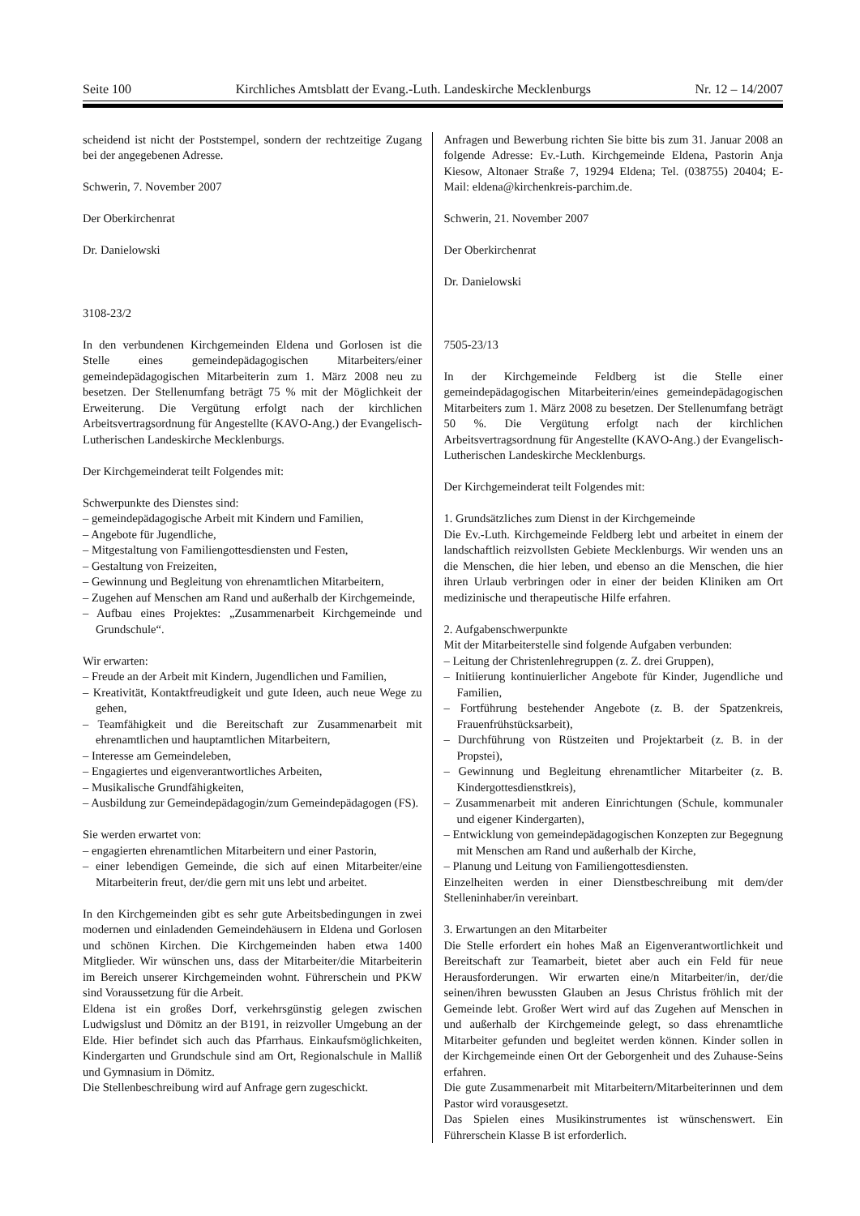Seite 100 Kirchliches Amtsblatt der Evang.-Luth. Landeskirche Mecklenburgs Nr. 12 – 14/2007
scheidend ist nicht der Poststempel, sondern der rechtzeitige Zugang bei der angegebenen Adresse.
Schwerin, 7. November 2007
Der Oberkirchenrat
Dr. Danielowski
3108-23/2
In den verbundenen Kirchgemeinden Eldena und Gorlosen ist die Stelle eines gemeindepädagogischen Mitarbeiters/einer gemeindepädagogischen Mitarbeiterin zum 1. März 2008 neu zu besetzen. Der Stellenumfang beträgt 75 % mit der Möglichkeit der Erweiterung. Die Vergütung erfolgt nach der kirchlichen Arbeitsvertragsordnung für Angestellte (KAVO-Ang.) der Evangelisch-Lutherischen Landeskirche Mecklenburgs.
Der Kirchgemeinderat teilt Folgendes mit:
Schwerpunkte des Dienstes sind:
– gemeindepädagogische Arbeit mit Kindern und Familien,
– Angebote für Jugendliche,
– Mitgestaltung von Familiengottesdiensten und Festen,
– Gestaltung von Freizeiten,
– Gewinnung und Begleitung von ehrenamtlichen Mitarbeitern,
– Zugehen auf Menschen am Rand und außerhalb der Kirchgemeinde,
– Aufbau eines Projektes: „Zusammenarbeit Kirchgemeinde und Grundschule“.
Wir erwarten:
– Freude an der Arbeit mit Kindern, Jugendlichen und Familien,
– Kreativität, Kontaktfreudigkeit und gute Ideen, auch neue Wege zu gehen,
– Teamfähigkeit und die Bereitschaft zur Zusammenarbeit mit ehrenamtlichen und hauptamtlichen Mitarbeitern,
– Interesse am Gemeindeleben,
– Engagiertes und eigenverantwortliches Arbeiten,
– Musikalische Grundfähigkeiten,
– Ausbildung zur Gemeindepädagogin/zum Gemeindepädagogen (FS).
Sie werden erwartet von:
– engagierten ehrenamtlichen Mitarbeitern und einer Pastorin,
– einer lebendigen Gemeinde, die sich auf einen Mitarbeiter/eine Mitarbeiterin freut, der/die gern mit uns lebt und arbeitet.
In den Kirchgemeinden gibt es sehr gute Arbeitsbedingungen in zwei modernen und einladenden Gemeindehäusern in Eldena und Gorlosen und schönen Kirchen. Die Kirchgemeinden haben etwa 1400 Mitglieder. Wir wünschen uns, dass der Mitarbeiter/die Mitarbeiterin im Bereich unserer Kirchgemeinden wohnt. Führerschein und PKW sind Voraussetzung für die Arbeit.
Eldena ist ein großes Dorf, verkehrsgünstig gelegen zwischen Ludwigslust und Dömitz an der B191, in reizvoller Umgebung an der Elde. Hier befindet sich auch das Pfarrhaus. Einkaufsmöglichkeiten, Kindergarten und Grundschule sind am Ort, Regionalschule in Malliß und Gymnasium in Dömitz.
Die Stellenbeschreibung wird auf Anfrage gern zugeschickt.
Anfragen und Bewerbung richten Sie bitte bis zum 31. Januar 2008 an folgende Adresse: Ev.-Luth. Kirchgemeinde Eldena, Pastorin Anja Kiesow, Altonaer Straße 7, 19294 Eldena; Tel. (038755) 20404; E-Mail: eldena@kirchenkreis-parchim.de.
Schwerin, 21. November 2007
Der Oberkirchenrat
Dr. Danielowski
7505-23/13
In der Kirchgemeinde Feldberg ist die Stelle einer gemeindepädagogischen Mitarbeiterin/eines gemeindepädagogischen Mitarbeiters zum 1. März 2008 zu besetzen. Der Stellenumfang beträgt 50 %. Die Vergütung erfolgt nach der kirchlichen Arbeitsvertragsordnung für Angestellte (KAVO-Ang.) der Evangelisch-Lutherischen Landeskirche Mecklenburgs.
Der Kirchgemeinderat teilt Folgendes mit:
1. Grundsätzliches zum Dienst in der Kirchgemeinde
Die Ev.-Luth. Kirchgemeinde Feldberg lebt und arbeitet in einem der landschaftlich reizvollsten Gebiete Mecklenburgs. Wir wenden uns an die Menschen, die hier leben, und ebenso an die Menschen, die hier ihren Urlaub verbringen oder in einer der beiden Kliniken am Ort medizinische und therapeutische Hilfe erfahren.
2. Aufgabenschwerpunkte
Mit der Mitarbeiterstelle sind folgende Aufgaben verbunden:
– Leitung der Christenlehregruppen (z. Z. drei Gruppen),
– Initiierung kontinuierlicher Angebote für Kinder, Jugendliche und Familien,
– Fortführung bestehender Angebote (z. B. der Spatzenkreis, Frauenfrühstücksarbeit),
– Durchführung von Rüstzeiten und Projektarbeit (z. B. in der Propstei),
– Gewinnung und Begleitung ehrenamtlicher Mitarbeiter (z. B. Kindergottesdienstkreis),
– Zusammenarbeit mit anderen Einrichtungen (Schule, kommunaler und eigener Kindergarten),
– Entwicklung von gemeindepädagogischen Konzepten zur Begegnung mit Menschen am Rand und außerhalb der Kirche,
– Planung und Leitung von Familiengottesdiensten.
Einzelheiten werden in einer Dienstbeschreibung mit dem/der Stelleninhaber/in vereinbart.
3. Erwartungen an den Mitarbeiter
Die Stelle erfordert ein hohes Maß an Eigenverantwortlichkeit und Bereitschaft zur Teamarbeit, bietet aber auch ein Feld für neue Herausforderungen. Wir erwarten eine/n Mitarbeiter/in, der/die seinen/ihren bewussten Glauben an Jesus Christus fröhlich mit der Gemeinde lebt. Großer Wert wird auf das Zugehen auf Menschen in und außerhalb der Kirchgemeinde gelegt, so dass ehrenamtliche Mitarbeiter gefunden und begleitet werden können. Kinder sollen in der Kirchgemeinde einen Ort der Geborgenheit und des Zuhause-Seins erfahren.
Die gute Zusammenarbeit mit Mitarbeitern/Mitarbeiterinnen und dem Pastor wird vorausgesetzt.
Das Spielen eines Musikinstrumentes ist wünschenswert. Ein Führerschein Klasse B ist erforderlich.